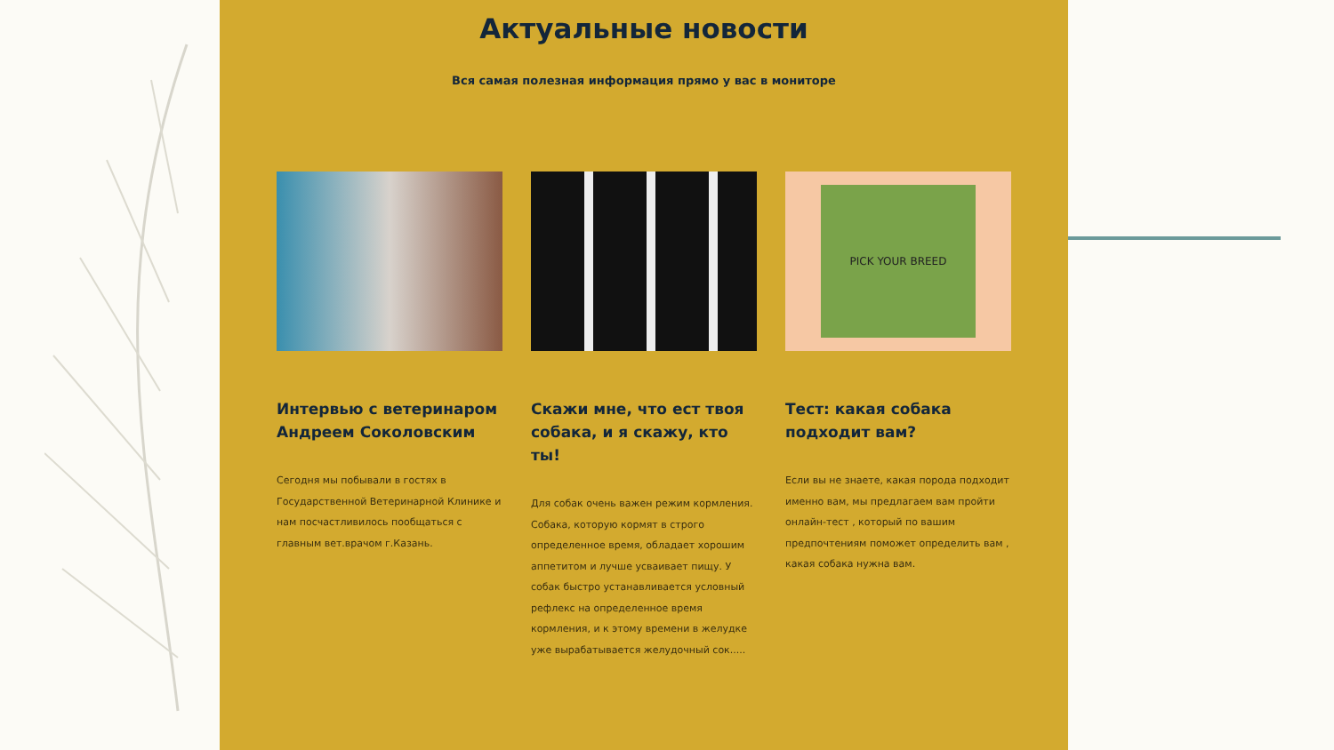Актуальные новости
Вся самая полезная информация прямо у вас в мониторе
Интервью с ветеринаром Андреем Соколовским
Сегодня мы побывали в гостях в Государственной Ветеринарной Клинике и нам посчастливилось пообщаться с главным вет.врачом г.Казань.
Скажи мне, что ест твоя собака, и я скажу, кто ты!
Для собак очень важен режим кормления. Собака, которую кормят в строго определенное время, обладает хорошим аппетитом и лучше усваивает пищу. У собак быстро устанавливается условный рефлекс на определенное время кормления, и к этому времени в желудке уже вырабатывается желудочный сок.....
PICK YOUR BREED
Тест: какая собака подходит вам?
Если вы не знаете, какая порода подходит именно вам, мы предлагаем вам пройти онлайн-тест , который по вашим предпочтениям поможет определить вам , какая собака нужна вам.